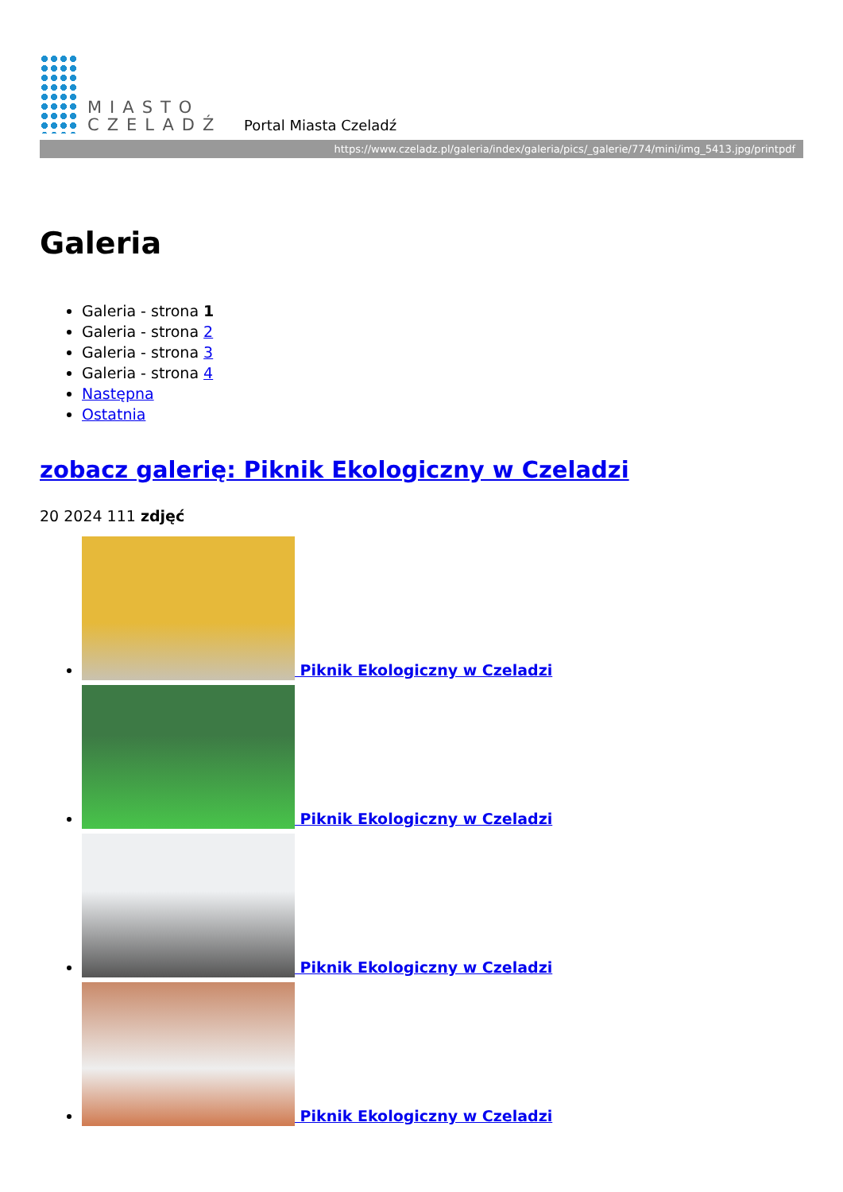MIASTO
CZELADŹ
Portal Miasta Czeladź
https://www.czeladz.pl/galeria/index/galeria/pics/_galerie/774/mini/img_5413.jpg/printpdf
Galeria
Galeria - strona 1
Galeria - strona 2
Galeria - strona 3
Galeria - strona 4
Następna
Ostatnia
zobacz galerię: Piknik Ekologiczny w Czeladzi
20 2024 111 zdjęć
Piknik Ekologiczny w Czeladzi
Piknik Ekologiczny w Czeladzi
Piknik Ekologiczny w Czeladzi
Piknik Ekologiczny w Czeladzi